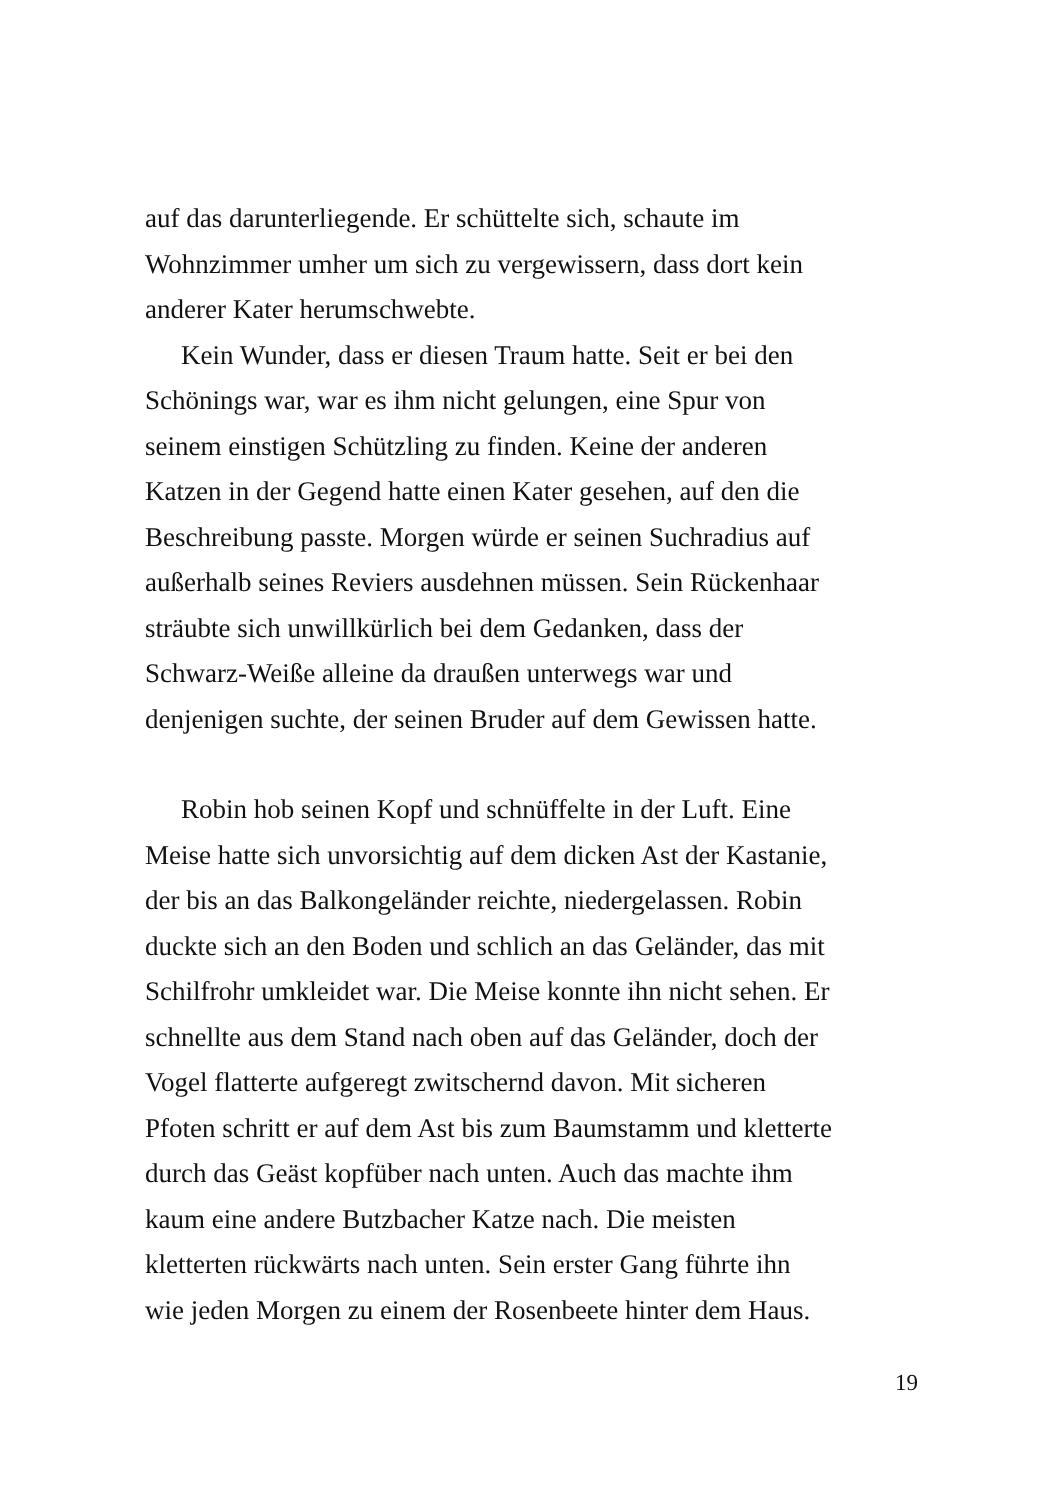auf das darunterliegende. Er schüttelte sich, schaute im
Wohnzimmer umher um sich zu vergewissern, dass dort kein
anderer Kater herumschwebte.
Kein Wunder, dass er diesen Traum hatte. Seit er bei den
Schönings war, war es ihm nicht gelungen, eine Spur von
seinem einstigen Schützling zu finden. Keine der anderen
Katzen in der Gegend hatte einen Kater gesehen, auf den die
Beschreibung passte. Morgen würde er seinen Suchradius auf
außerhalb seines Reviers ausdehnen müssen. Sein Rückenhaar
sträubte sich unwillkürlich bei dem Gedanken, dass der
Schwarz-Weiße alleine da draußen unterwegs war und
denjenigen suchte, der seinen Bruder auf dem Gewissen hatte.
Robin hob seinen Kopf und schnüffelte in der Luft. Eine
Meise hatte sich unvorsichtig auf dem dicken Ast der Kastanie,
der bis an das Balkongeländer reichte, niedergelassen. Robin
duckte sich an den Boden und schlich an das Geländer, das mit
Schilfrohr umkleidet war. Die Meise konnte ihn nicht sehen. Er
schnellte aus dem Stand nach oben auf das Geländer, doch der
Vogel flatterte aufgeregt zwitschernd davon. Mit sicheren
Pfoten schritt er auf dem Ast bis zum Baumstamm und kletterte
durch das Geäst kopfüber nach unten. Auch das machte ihm
kaum eine andere Butzbacher Katze nach. Die meisten
kletterten rückwärts nach unten. Sein erster Gang führte ihn
wie jeden Morgen zu einem der Rosenbeete hinter dem Haus.
19